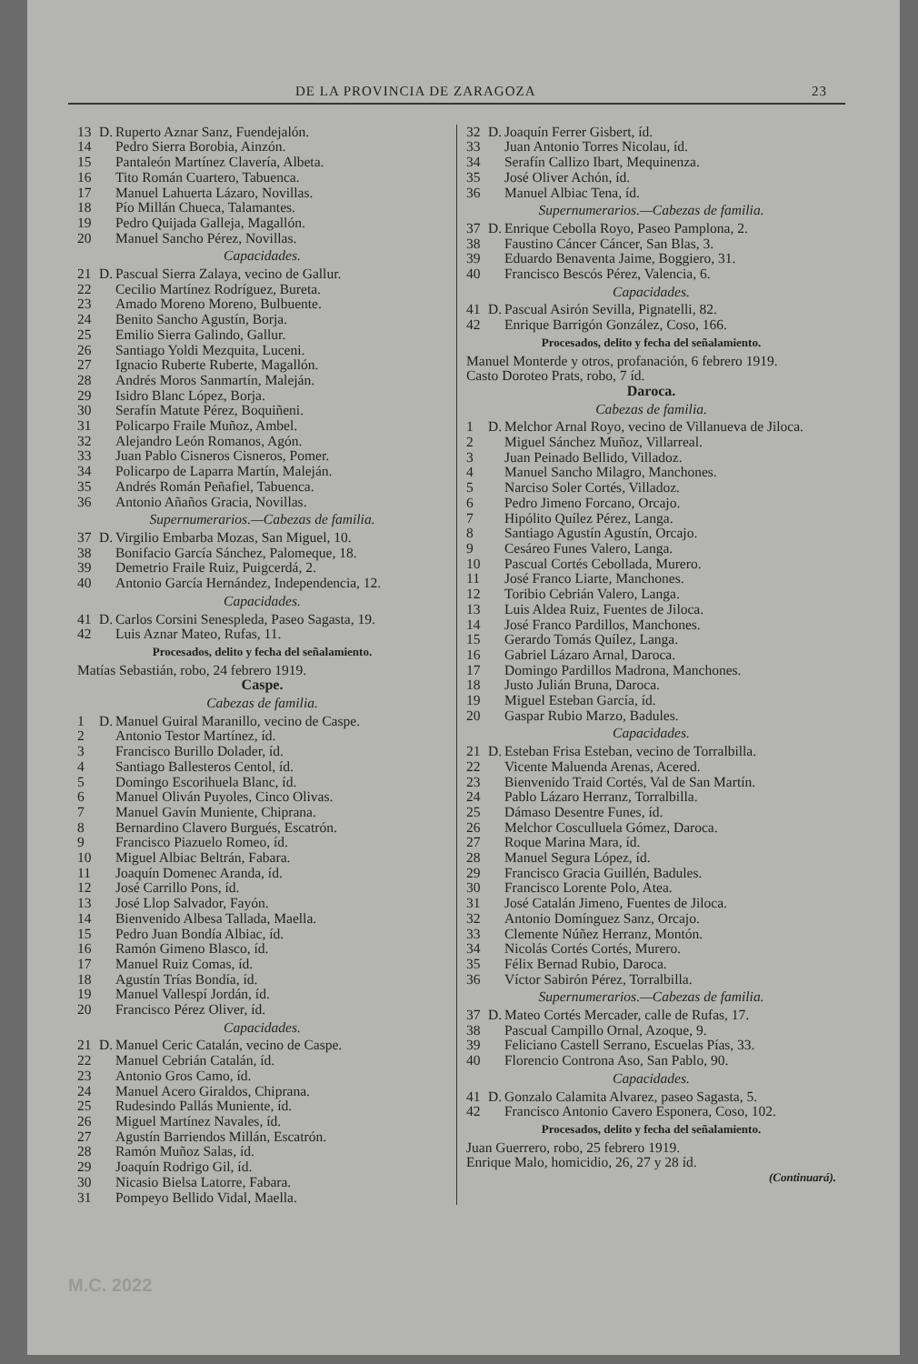DE LA PROVINCIA DE ZARAGOZA 23
13 D. Ruperto Aznar Sanz, Fuendejalón.
14 Pedro Sierra Borobia, Ainzón.
15 Pantaleón Martínez Clavería, Albeta.
16 Tito Román Cuartero, Tabuenca.
17 Manuel Lahuerta Lázaro, Novillas.
18 Pío Millán Chueca, Talamantes.
19 Pedro Quijada Galleja, Magallón.
20 Manuel Sancho Pérez, Novillas.
Capacidades.
21 D. Pascual Sierra Zalaya, vecino de Gallur.
22 Cecilio Martínez Rodríguez, Bureta.
23 Amado Moreno Moreno, Bulbuente.
24 Benito Sancho Agustín, Borja.
25 Emilio Sierra Galindo, Gallur.
26 Santiago Yoldi Mezquita, Luceni.
27 Ignacio Ruberte Ruberte, Magallón.
28 Andrés Moros Sanmartín, Maleján.
29 Isidro Blanc López, Borja.
30 Serafín Matute Pérez, Boquiñeni.
31 Policarpo Fraile Muñoz, Ambel.
32 Alejandro León Romanos, Agón.
33 Juan Pablo Cisneros Cisneros, Pomer.
34 Policarpo de Laparra Martín, Maleján.
35 Andrés Román Peñafiel, Tabuenca.
36 Antonio Añaños Gracia, Novillas.
Supernumerarios.—Cabezas de familia.
37 D. Virgilio Embarba Mozas, San Miguel, 10.
38 Bonifacio García Sánchez, Palomeque, 18.
39 Demetrio Fraile Ruiz, Puigcerdá, 2.
40 Antonio García Hernández, Independencia, 12.
Capacidades.
41 D. Carlos Corsini Senespleda, Paseo Sagasta, 19.
42 Luis Aznar Mateo, Rufas, 11.
Procesados, delito y fecha del señalamiento.
Matías Sebastián, robo, 24 febrero 1919.
Caspe.
Cabezas de familia.
1 D. Manuel Guiral Maranillo, vecino de Caspe.
2 Antonio Testor Martínez, íd.
3 Francisco Burillo Dolader, íd.
4 Santiago Ballesteros Centol, íd.
5 Domingo Escorihuela Blanc, íd.
6 Manuel Oliván Puyoles, Cinco Olivas.
7 Manuel Gavín Muniente, Chiprana.
8 Bernardino Clavero Burgués, Escatrón.
9 Francisco Piazuelo Romeo, íd.
10 Miguel Albiac Beltrán, Fabara.
11 Joaquín Domenec Aranda, íd.
12 José Carrillo Pons, íd.
13 José Llop Salvador, Fayón.
14 Bienvenido Albesa Tallada, Maella.
15 Pedro Juan Bondía Albiac, íd.
16 Ramón Gimeno Blasco, íd.
17 Manuel Ruiz Comas, íd.
18 Agustín Trías Bondía, íd.
19 Manuel Vallespí Jordán, íd.
20 Francisco Pérez Oliver, íd.
Capacidades.
21 D. Manuel Ceric Catalán, vecino de Caspe.
22 Manuel Cebrián Catalán, íd.
23 Antonio Gros Camo, íd.
24 Manuel Acero Giraldos, Chiprana.
25 Rudesindo Pallás Muniente, íd.
26 Miguel Martínez Navales, íd.
27 Agustín Barriendos Millán, Escatrón.
28 Ramón Muñoz Salas, íd.
29 Joaquín Rodrigo Gil, íd.
30 Nicasio Bielsa Latorre, Fabara.
31 Pompeyo Bellido Vidal, Maella.
32 D. Joaquín Ferrer Gisbert, íd.
33 Juan Antonio Torres Nicolau, íd.
34 Serafín Callizo Ibart, Mequinenza.
35 José Oliver Achón, íd.
36 Manuel Albiac Tena, íd.
Supernumerarios.—Cabezas de familia.
37 D. Enrique Cebolla Royo, Paseo Pamplona, 2.
38 Faustino Cáncer Cáncer, San Blas, 3.
39 Eduardo Benaventa Jaime, Boggiero, 31.
40 Francisco Bescós Pérez, Valencia, 6.
Capacidades.
41 D. Pascual Asirón Sevilla, Pignatelli, 82.
42 Enrique Barrigón González, Coso, 166.
Procesados, delito y fecha del señalamiento.
Manuel Monterde y otros, profanación, 6 febrero 1919.
Casto Doroteo Prats, robo, 7 íd.
Daroca.
Cabezas de familia.
1 D. Melchor Arnal Royo, vecino de Villanueva de Jiloca.
2 Miguel Sánchez Muñoz, Villarreal.
3 Juan Peinado Bellido, Villadoz.
4 Manuel Sancho Milagro, Manchones.
5 Narciso Soler Cortés, Villadoz.
6 Pedro Jimeno Forcano, Orcajo.
7 Hipólito Quílez Pérez, Langa.
8 Santiago Agustín Agustín, Orcajo.
9 Cesáreo Funes Valero, Langa.
10 Pascual Cortés Cebollada, Murero.
11 José Franco Liarte, Manchones.
12 Toribio Cebrián Valero, Langa.
13 Luis Aldea Ruiz, Fuentes de Jiloca.
14 José Franco Pardillos, Manchones.
15 Gerardo Tomás Quílez, Langa.
16 Gabriel Lázaro Arnal, Daroca.
17 Domingo Pardillos Madrona, Manchones.
18 Justo Julián Bruna, Daroca.
19 Miguel Esteban García, íd.
20 Gaspar Rubio Marzo, Badules.
Capacidades.
21 D. Esteban Frisa Esteban, vecino de Torralbilla.
22 Vicente Maluenda Arenas, Acered.
23 Bienvenido Traid Cortés, Val de San Martín.
24 Pablo Lázaro Herranz, Torralbilla.
25 Dámaso Desentre Funes, íd.
26 Melchor Cosculluela Gómez, Daroca.
27 Roque Marina Mara, íd.
28 Manuel Segura López, íd.
29 Francisco Gracia Guillén, Badules.
30 Francisco Lorente Polo, Atea.
31 José Catalán Jimeno, Fuentes de Jiloca.
32 Antonio Domínguez Sanz, Orcajo.
33 Clemente Núñez Herranz, Montón.
34 Nicolás Cortés Cortés, Murero.
35 Félix Bernad Rubio, Daroca.
36 Víctor Sabirón Pérez, Torralbilla.
Supernumerarios.—Cabezas de familia.
37 D. Mateo Cortés Mercader, calle de Rufas, 17.
38 Pascual Campillo Ornal, Azoque, 9.
39 Feliciano Castell Serrano, Escuelas Pías, 33.
40 Florencio Controna Aso, San Pablo, 90.
Capacidades.
41 D. Gonzalo Calamita Alvarez, paseo Sagasta, 5.
42 Francisco Antonio Cavero Esponera, Coso, 102.
Procesados, delito y fecha del señalamiento.
Juan Guerrero, robo, 25 febrero 1919.
Enrique Malo, homicidio, 26, 27 y 28 íd.
(Continuará).
M.C. 2022